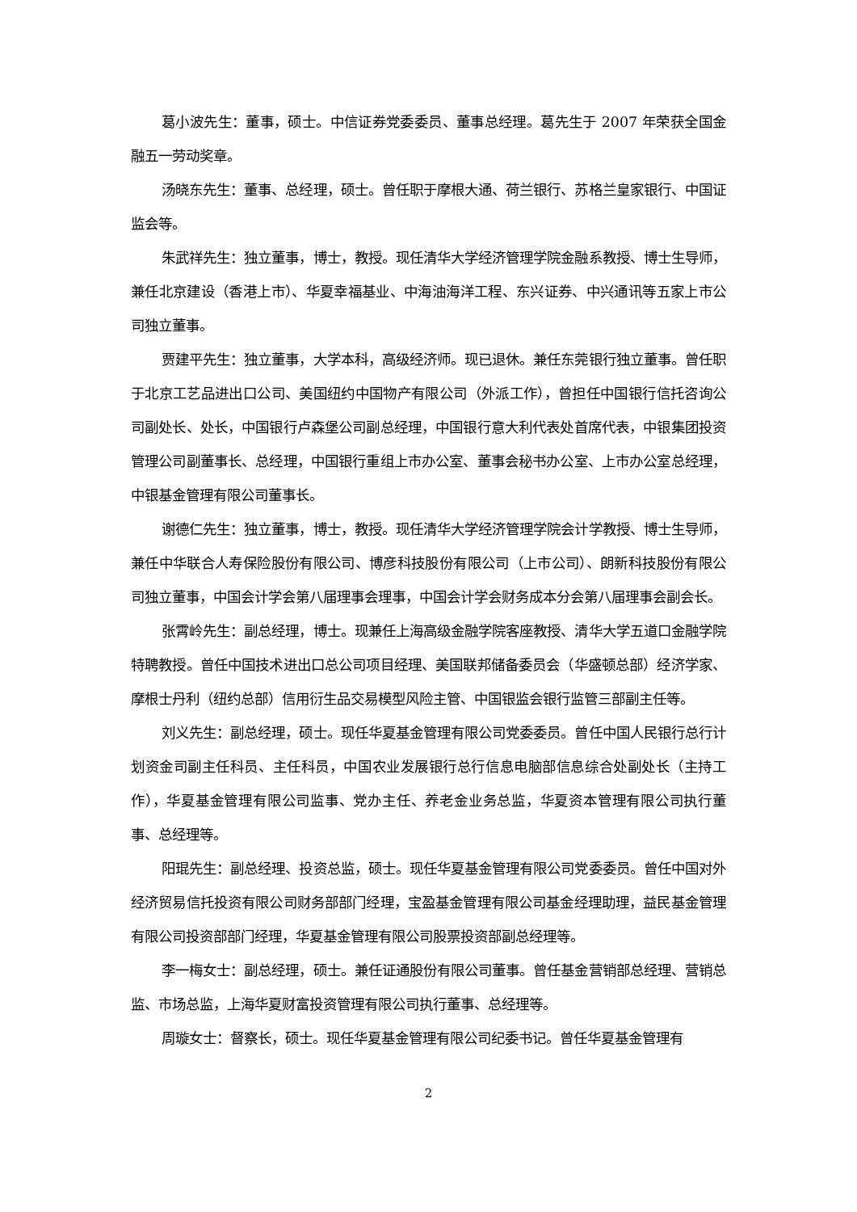葛小波先生：董事，硕士。中信证券党委委员、董事总经理。葛先生于 2007 年荣获全国金融五一劳动奖章。
汤晓东先生：董事、总经理，硕士。曾任职于摩根大通、荷兰银行、苏格兰皇家银行、中国证监会等。
朱武祥先生：独立董事，博士，教授。现任清华大学经济管理学院金融系教授、博士生导师，兼任北京建设（香港上市）、华夏幸福基业、中海油海洋工程、东兴证券、中兴通讯等五家上市公司独立董事。
贾建平先生：独立董事，大学本科，高级经济师。现已退休。兼任东莞银行独立董事。曾任职于北京工艺品进出口公司、美国纽约中国物产有限公司（外派工作），曾担任中国银行信托咨询公司副处长、处长，中国银行卢森堡公司副总经理，中国银行意大利代表处首席代表，中银集团投资管理公司副董事长、总经理，中国银行重组上市办公室、董事会秘书办公室、上市办公室总经理，中银基金管理有限公司董事长。
谢德仁先生：独立董事，博士，教授。现任清华大学经济管理学院会计学教授、博士生导师，兼任中华联合人寿保险股份有限公司、博彦科技股份有限公司（上市公司）、朗新科技股份有限公司独立董事，中国会计学会第八届理事会理事，中国会计学会财务成本分会第八届理事会副会长。
张霄岭先生：副总经理，博士。现兼任上海高级金融学院客座教授、清华大学五道口金融学院特聘教授。曾任中国技术进出口总公司项目经理、美国联邦储备委员会（华盛顿总部）经济学家、摩根士丹利（纽约总部）信用衍生品交易模型风险主管、中国银监会银行监管三部副主任等。
刘义先生：副总经理，硕士。现任华夏基金管理有限公司党委委员。曾任中国人民银行总行计划资金司副主任科员、主任科员，中国农业发展银行总行信息电脑部信息综合处副处长（主持工作），华夏基金管理有限公司监事、党办主任、养老金业务总监，华夏资本管理有限公司执行董事、总经理等。
阳琨先生：副总经理、投资总监，硕士。现任华夏基金管理有限公司党委委员。曾任中国对外经济贸易信托投资有限公司财务部部门经理，宝盈基金管理有限公司基金经理助理，益民基金管理有限公司投资部部门经理，华夏基金管理有限公司股票投资部副总经理等。
李一梅女士：副总经理，硕士。兼任证通股份有限公司董事。曾任基金营销部总经理、营销总监、市场总监，上海华夏财富投资管理有限公司执行董事、总经理等。
周璇女士：督察长，硕士。现任华夏基金管理有限公司纪委书记。曾任华夏基金管理有
2